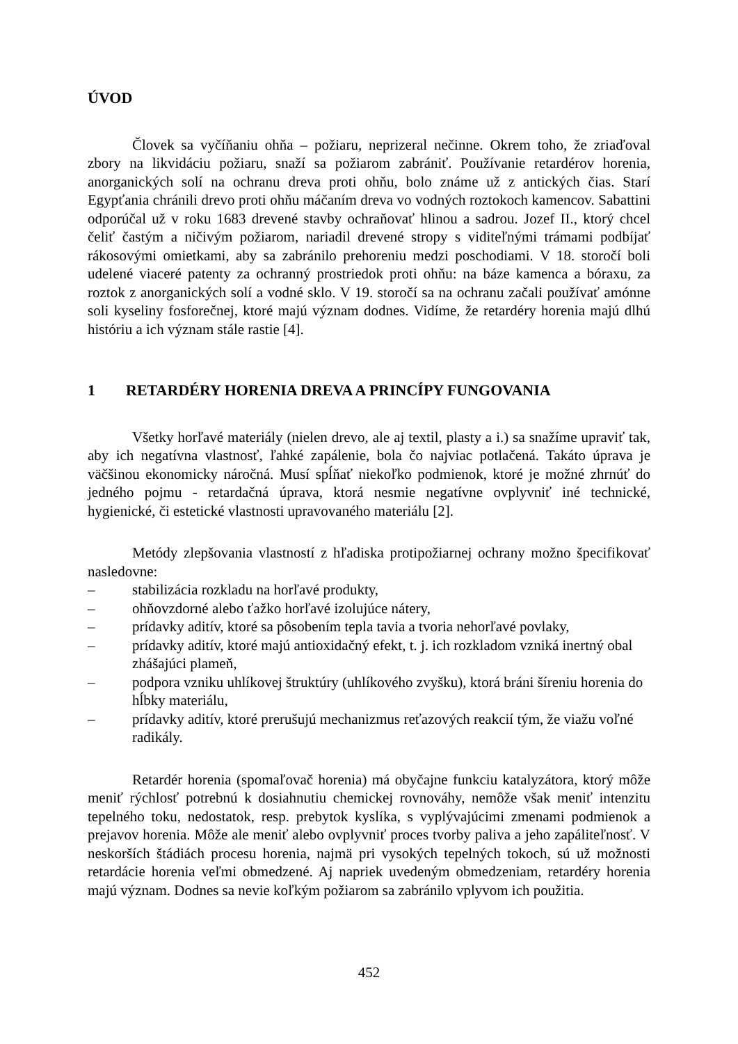ÚVOD
Človek sa vyčíňaniu ohňa – požiaru, neprizeral nečinne. Okrem toho, že zriaďoval zbory na likvidáciu požiaru, snaží sa požiarom zabrániť. Používanie retardérov horenia, anorganických solí na ochranu dreva proti ohňu, bolo známe už z antických čias. Starí Egypťania chránili drevo proti ohňu máčaním dreva vo vodných roztokoch kamencov. Sabattini odporúčal už v roku 1683 drevené stavby ochraňovať hlinou a sadrou. Jozef II., ktorý chcel čeliť častým a ničivým požiarom, nariadil drevené stropy s viditeľnými trámami podbíjať rákosovými omietkami, aby sa zabránilo prehoreniu medzi poschodiami. V 18. storočí boli udelené viaceré patenty za ochranný prostriedok proti ohňu: na báze kamenca a bóraxu, za roztok z anorganických solí a vodné sklo. V 19. storočí sa na ochranu začali používať amónne soli kyseliny fosforečnej, ktoré majú význam dodnes. Vidíme, že retardéry horenia majú dlhú históriu a ich význam stále rastie [4].
1 RETARDÉRY HORENIA DREVA A PRINCÍPY FUNGOVANIA
Všetky horľavé materiály (nielen drevo, ale aj textil, plasty a i.) sa snažíme upraviť tak, aby ich negatívna vlastnosť, ľahké zapálenie, bola čo najviac potlačená. Takáto úprava je väčšinou ekonomicky náročná. Musí spĺňať niekoľko podmienok, ktoré je možné zhrnúť do jedného pojmu - retardačná úprava, ktorá nesmie negatívne ovplyvniť iné technické, hygienické, či estetické vlastnosti upravovaného materiálu [2].
Metódy zlepšovania vlastností z hľadiska protipožiarnej ochrany možno špecifikovať nasledovne:
– stabilizácia rozkladu na horľavé produkty,
– ohňovzdorné alebo ťažko horľavé izolujúce nátery,
– prídavky aditív, ktoré sa pôsobením tepla tavia a tvoria nehorľavé povlaky,
– prídavky aditív, ktoré majú antioxidačný efekt, t. j. ich rozkladom vzniká inertný obal zhášajúci plameň,
– podpora vzniku uhlíkovej štruktúry (uhlíkového zvyšku), ktorá bráni šíreniu horenia do hĺbky materiálu,
– prídavky aditív, ktoré prerušujú mechanizmus reťazových reakcií tým, že viažu voľné radikály.
Retardér horenia (spomaľovač horenia) má obyčajne funkciu katalyzátora, ktorý môže meniť rýchlosť potrebnú k dosiahnutiu chemickej rovnováhy, nemôže však meniť intenzitu tepelného toku, nedostatok, resp. prebytok kyslíka, s vyplývajúcimi zmenami podmienok a prejavov horenia. Môže ale meniť alebo ovplyvniť proces tvorby paliva a jeho zapáliteľnosť. V neskorších štádiách procesu horenia, najmä pri vysokých tepelných tokoch, sú už možnosti retardácie horenia veľmi obmedzené. Aj napriek uvedeným obmedzeniam, retardéry horenia majú význam. Dodnes sa nevie koľkým požiarom sa zabránilo vplyvom ich použitia.
452